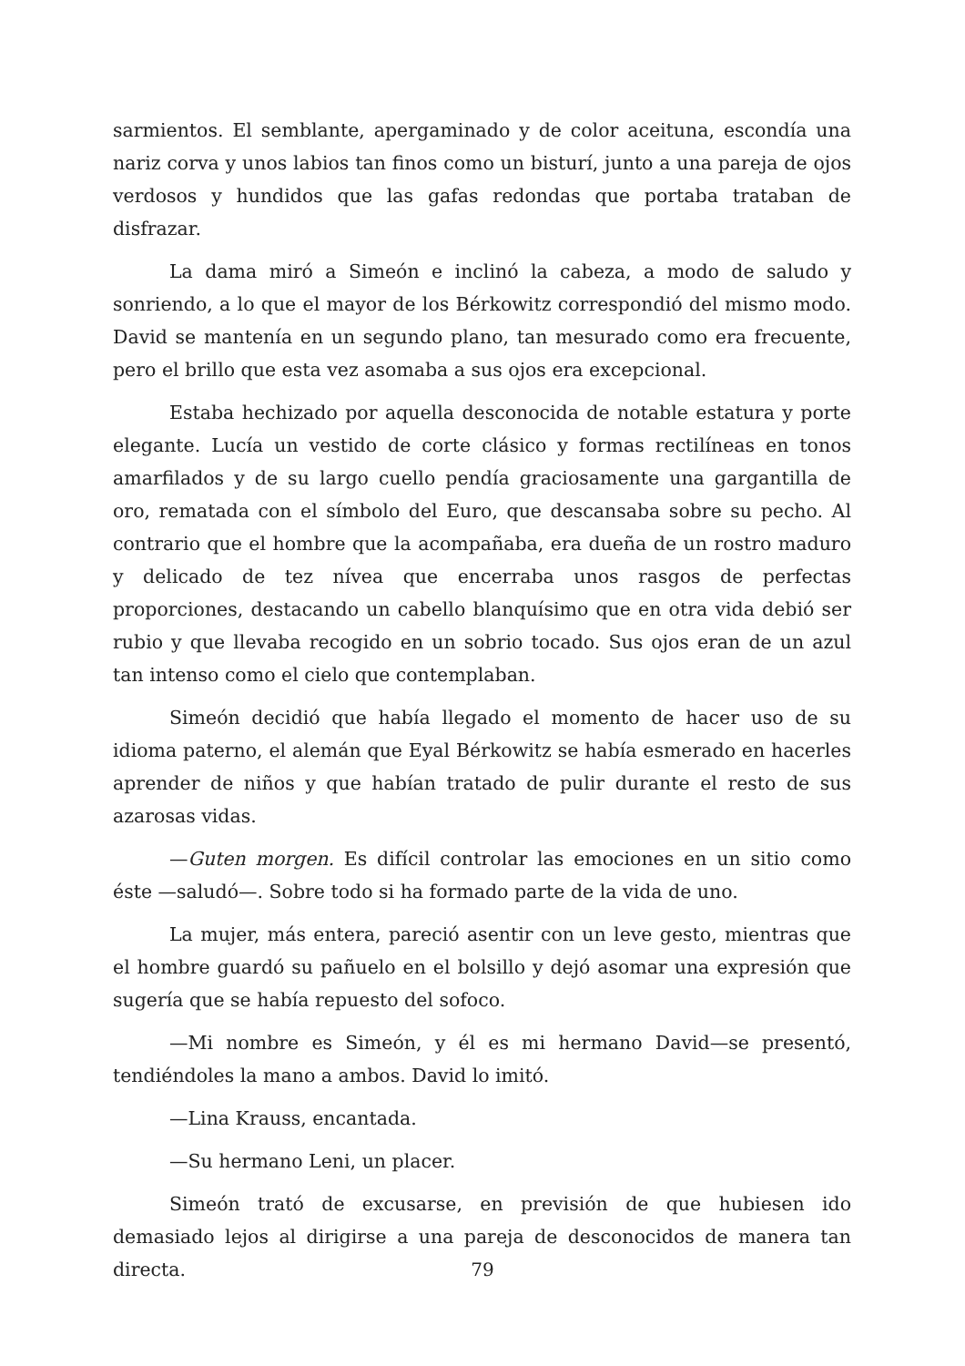sarmientos. El semblante, apergaminado y de color aceituna, escondía una nariz corva y unos labios tan finos como un bisturí, junto a una pareja de ojos verdosos y hundidos que las gafas redondas que portaba trataban de disfrazar.
La dama miró a Simeón e inclinó la cabeza, a modo de saludo y sonriendo, a lo que el mayor de los Bérkowitz correspondió del mismo modo. David se mantenía en un segundo plano, tan mesurado como era frecuente, pero el brillo que esta vez asomaba a sus ojos era excepcional.
Estaba hechizado por aquella desconocida de notable estatura y porte elegante. Lucía un vestido de corte clásico y formas rectilíneas en tonos amarfilados y de su largo cuello pendía graciosamente una gargantilla de oro, rematada con el símbolo del Euro, que descansaba sobre su pecho. Al contrario que el hombre que la acompañaba, era dueña de un rostro maduro y delicado de tez nívea que encerraba unos rasgos de perfectas proporciones, destacando un cabello blanquísimo que en otra vida debió ser rubio y que llevaba recogido en un sobrio tocado. Sus ojos eran de un azul tan intenso como el cielo que contemplaban.
Simeón decidió que había llegado el momento de hacer uso de su idioma paterno, el alemán que Eyal Bérkowitz se había esmerado en hacerles aprender de niños y que habían tratado de pulir durante el resto de sus azarosas vidas.
—Guten morgen. Es difícil controlar las emociones en un sitio como éste —saludó—. Sobre todo si ha formado parte de la vida de uno.
La mujer, más entera, pareció asentir con un leve gesto, mientras que el hombre guardó su pañuelo en el bolsillo y dejó asomar una expresión que sugería que se había repuesto del sofoco.
—Mi nombre es Simeón, y él es mi hermano David—se presentó, tendiéndoles la mano a ambos. David lo imitó.
—Lina Krauss, encantada.
—Su hermano Leni, un placer.
Simeón trató de excusarse, en previsión de que hubiesen ido demasiado lejos al dirigirse a una pareja de desconocidos de manera tan directa.
79